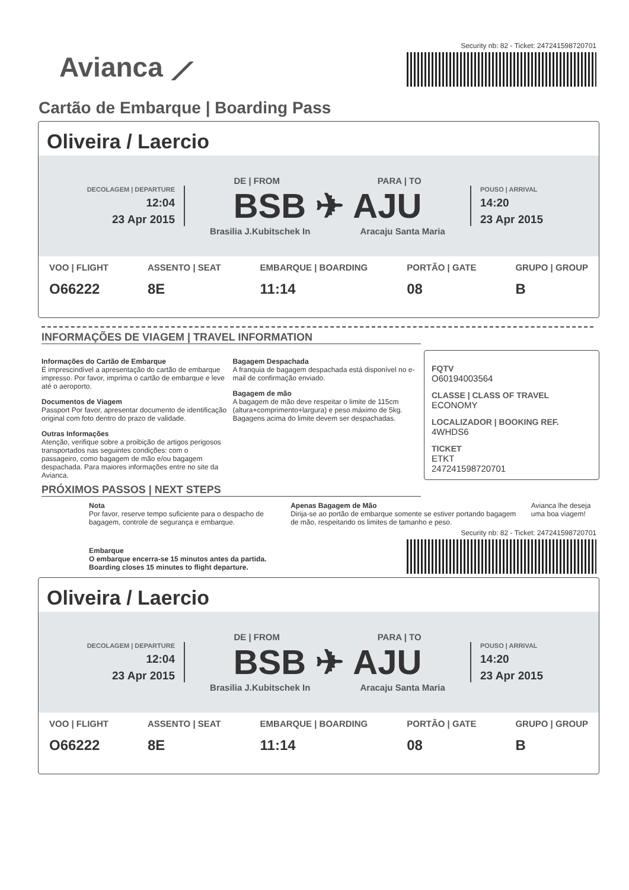Avianca ⟋
Security nb: 82 - Ticket: 247241598720701
Cartão de Embarque | Boarding Pass
Oliveira / Laercio
DECOLAGEM | DEPARTURE
12:04
23 Apr 2015
DE | FROM PARA | TO
BSB ✈ AJU
Brasilia J.Kubitschek In Aracaju Santa Maria
POUSO | ARRIVAL
14:20
23 Apr 2015
VOO | FLIGHT
O66222
ASSENTO | SEAT
8E
EMBARQUE | BOARDING
11:14
PORTÃO | GATE
08
GRUPO | GROUP
B
INFORMAÇÕES DE VIAGEM | TRAVEL INFORMATION
Informações do Cartão de Embarque
É imprescindível a apresentação do cartão de embarque impresso. Por favor, imprima o cartão de embarque e leve até o aeroporto.
Documentos de Viagem
Passport Por favor, apresentar documento de identificação original com foto dentro do prazo de validade.
Outras Informações
Atenção, verifique sobre a proibição de artigos perigosos transportados nas seguintes condições: com o passageiro, como bagagem de mão e/ou bagagem despachada. Para maiores informações entre no site da Avianca.
Bagagem Despachada
A franquia de bagagem despachada está disponível no e-mail de confirmação enviado.
Bagagem de mão
A bagagem de mão deve respeitar o limite de 115cm (altura+comprimento+largura) e peso máximo de 5kg. Bagagens acima do limite devem ser despachadas.
FQTV
O60194003564
CLASSE | CLASS OF TRAVEL
ECONOMY
LOCALIZADOR | BOOKING REF.
4WHDS6
TICKET
ETKT
247241598720701
PRÓXIMOS PASSOS | NEXT STEPS
Nota
Por favor, reserve tempo suficiente para o despacho de bagagem, controle de segurança e embarque.
Apenas Bagagem de Mão
Dirija-se ao portão de embarque somente se estiver portando bagagem de mão, respeitando os limites de tamanho e peso.
Avianca lhe deseja uma boa viagem!
Embarque
O embarque encerra-se 15 minutos antes da partida.
Boarding closes 15 minutes to flight departure.
Security nb: 82 - Ticket: 247241598720701
Oliveira / Laercio
DECOLAGEM | DEPARTURE
12:04
23 Apr 2015
DE | FROM PARA | TO
BSB ✈ AJU
Brasilia J.Kubitschek In Aracaju Santa Maria
POUSO | ARRIVAL
14:20
23 Apr 2015
VOO | FLIGHT
O66222
ASSENTO | SEAT
8E
EMBARQUE | BOARDING
11:14
PORTÃO | GATE
08
GRUPO | GROUP
B